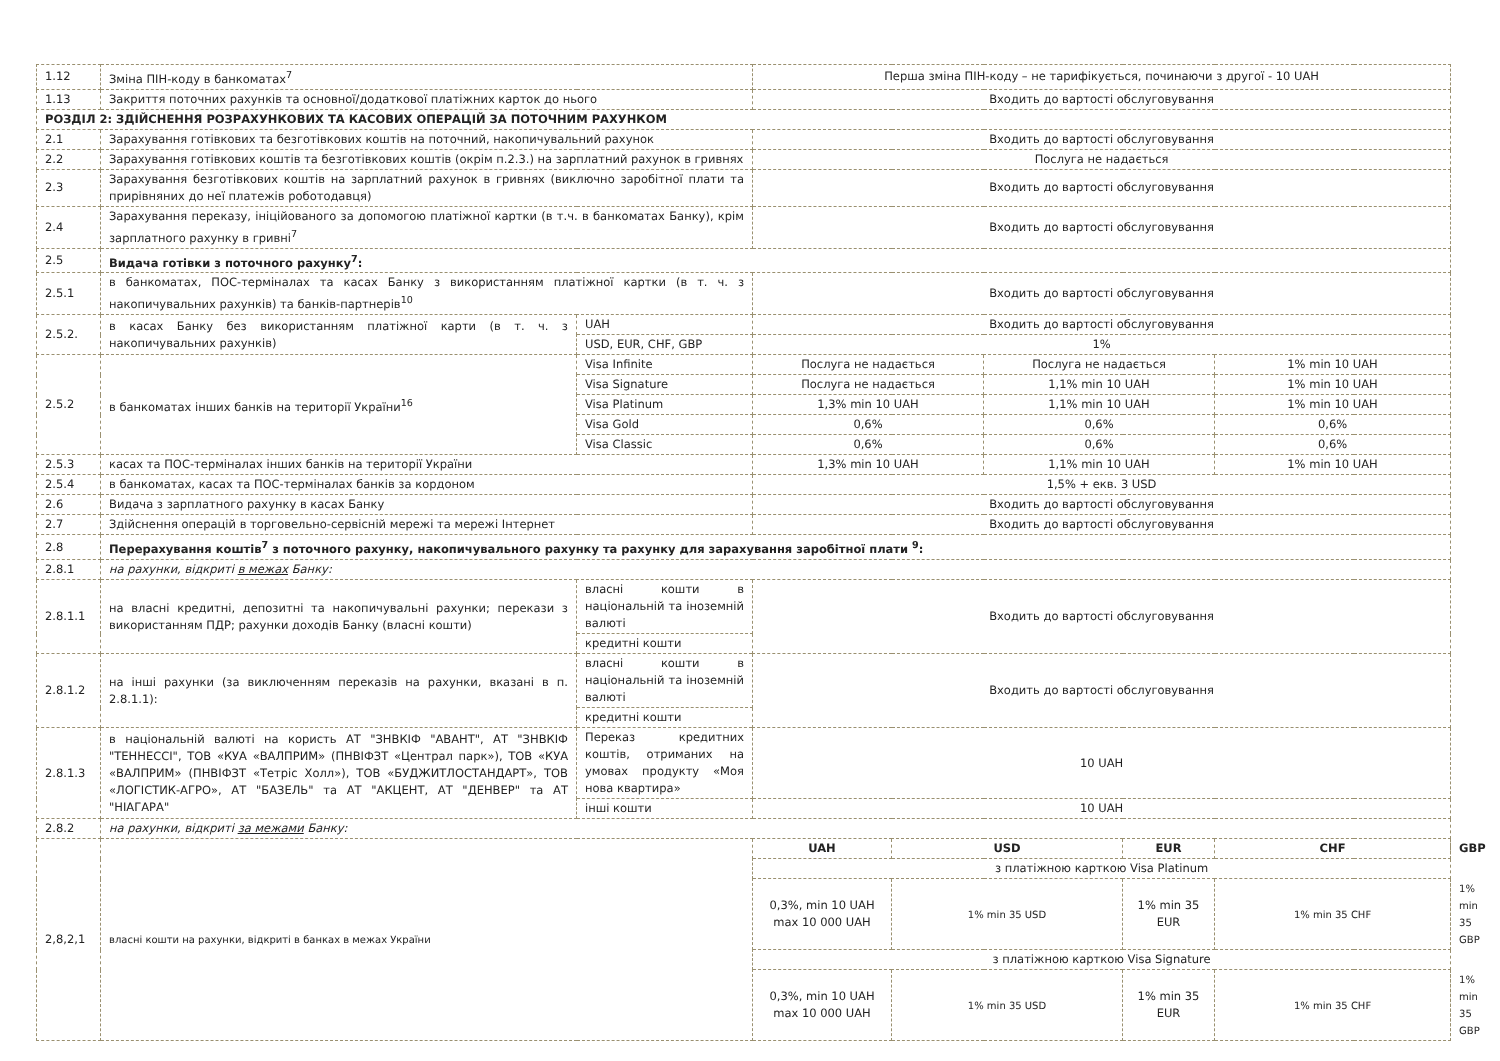| 1.12 | Зміна ПІН-коду в банкоматах<sup>7</sup> | | Перша зміна ПІН-коду – не тарифікується, починаючи з другої - 10 UAH | | | | | |
| 1.13 | Закриття поточних рахунків та основної/додаткової платіжних карток до нього | | Входить до вартості обслуговування | | | | | |
| РОЗДІЛ 2: ЗДІЙСНЕННЯ РОЗРАХУНКОВИХ ТА КАСОВИХ ОПЕРАЦІЙ ЗА ПОТОЧНИМ РАХУНКОМ | | | | | | | | |
| 2.1 | Зарахування готівкових та безготівкових коштів на поточний, накопичувальний рахунок | | Входить до вартості обслуговування | | | | | |
| 2.2 | Зарахування готівкових коштів та безготівкових коштів (окрім п.2.3.) на зарплатний рахунок в гривнях | | Послуга не надається | | | | | |
| 2.3 | Зарахування безготівкових коштів на зарплатний рахунок в гривнях (виключно заробітної плати та прирівняних до неї платежів роботодавця) | | Входить до вартості обслуговування | | | | | |
| 2.4 | Зарахування переказу, ініційованого за допомогою платіжної картки (в т.ч. в банкоматах Банку), крім зарплатного рахунку в гривні<sup>7</sup> | | Входить до вартості обслуговування | | | | | |
| 2.5 | Видача готівки з поточного рахунку<sup>7</sup>: | | | | | | | |
| 2.5.1 | в банкоматах, ПОС-терміналах та касах Банку з використанням платіжної картки (в т. ч. з накопичувальних рахунків) та банків-партнерів<sup>10</sup> | | Входить до вартості обслуговування | | | | | |
| 2.5.2. | в касах Банку без використанням платіжної карти (в т. ч. з накопичувальних рахунків) | UAH | Входить до вартості обслуговування | | | | | |
| | | USD, EUR, CHF, GBP | 1% | | | | | |
| 2.5.2 | в банкоматах інших банків на території України<sup>16</sup> | Visa Infinite | Послуга не надається | | Послуга не надається | | 1% min 10 UAH | |
| | | Visa Signature | Послуга не надається | | 1,1% min 10 UAH | | 1% min 10 UAH | |
| | | Visa Platinum | 1,3% min 10 UAH | | 1,1% min 10 UAH | | 1% min 10 UAH | |
| | | Visa Gold | 0,6% | | 0,6% | | 0,6% | |
| | | Visa Classic | 0,6% | | 0,6% | | 0,6% | |
| 2.5.3 | касах та ПОС-терміналах інших банків на території України | | 1,3% min 10 UAH | | 1,1% min 10 UAH | | 1% min 10 UAH | |
| 2.5.4 | в банкоматах, касах та ПОС-терміналах банків за кордоном | | 1,5% + екв. 3 USD | | | | | |
| 2.6 | Видача з зарплатного рахунку в касах Банку | | Входить до вартості обслуговування | | | | | |
| 2.7 | Здійснення операцій в торговельно-сервісній мережі та мережі Інтернет | | Входить до вартості обслуговування | | | | | |
| 2.8 | Перерахування коштів<sup>7</sup> з поточного рахунку, накопичувального рахунку та рахунку для зарахування заробітної плати <sup>9</sup>: | | | | | | | |
| 2.8.1 | на рахунки, відкриті в межах Банку: | | | | | | | |
| 2.8.1.1 | на власні кредитні, депозитні та накопичувальні рахунки; перекази з використанням ПДР; рахунки доходів Банку (власні кошти) | власні кошти в національній та іноземній валюті | Входить до вартості обслуговування | | | | | |
| | | кредитні кошти | | | | | | |
| 2.8.1.2 | на інші рахунки (за виключенням переказів на рахунки, вказані в п. 2.8.1.1): | власні кошти в національній та іноземній валюті | Входить до вартості обслуговування | | | | | |
| | | кредитні кошти | | | | | | |
| 2.8.1.3 | в національній валюті на користь АТ "ЗНВКІФ "АВАНТ", АТ "ЗНВКІФ "ТЕННЕССІ", ТОВ «КУА «ВАЛПРИМ» (ПНВІФЗТ «Централ парк»), ТОВ «КУА «ВАЛПРИМ» (ПНВІФЗТ «Тетріс Холл»), ТОВ «БУДЖИТЛОСТАНДАРТ», ТОВ «ЛОГІСТИК-АГРО», АТ "БАЗЕЛЬ" та АТ "АКЦЕНТ, АТ "ДЕНВЕР" та АТ "НІАГАРА" | Переказ кредитних коштів, отриманих на умовах продукту «Моя нова квартира» | 10 UAH | | | | | |
| | | інші кошти | 10 UAH | | | | | |
| 2.8.2 | на рахунки, відкриті за межами Банку: | | | | | | | |
| 2,8,2,1 | власні кошти на рахунки, відкриті в банках в межах України | | UAH | USD | | EUR | CHF | GBP |
| | | | з платіжною карткою Visa Platinum | | | | | |
| | | | 0,3%, min 10 UAH max 10 000 UAH | 1% min 35 USD | | 1% min 35 EUR | 1% min 35 CHF | 1% min 35 GBP |
| | | | з платіжною карткою Visa Signature | | | | | |
| | | | 0,3%, min 10 UAH max 10 000 UAH | 1% min 35 USD | | 1% min 35 EUR | 1% min 35 CHF | 1% min 35 GBP |